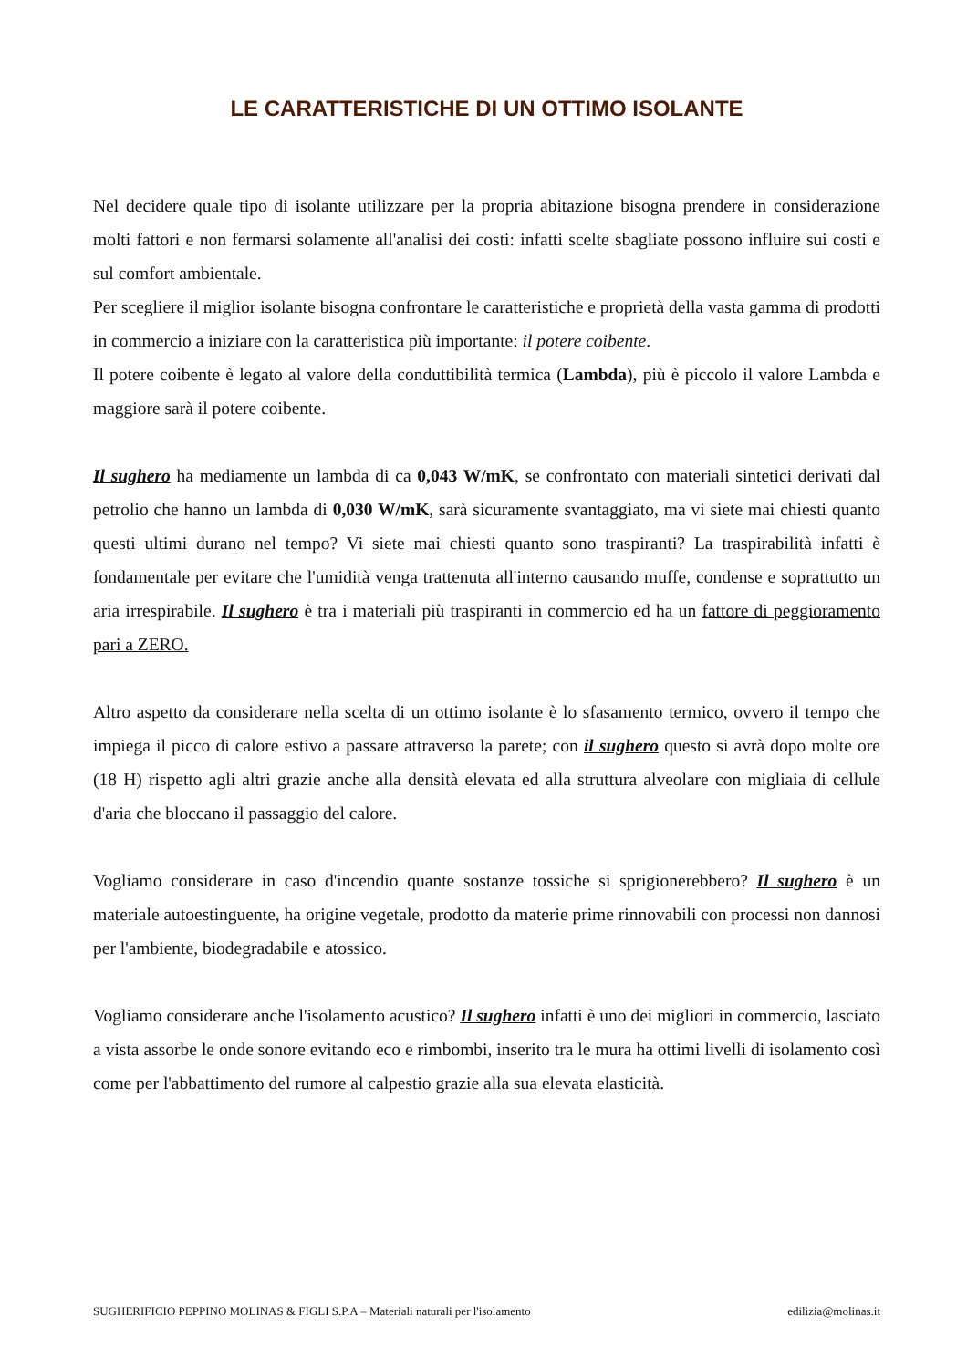LE CARATTERISTICHE DI UN OTTIMO ISOLANTE
Nel decidere quale tipo di isolante utilizzare per la propria abitazione bisogna prendere in considerazione molti fattori e non fermarsi solamente all'analisi dei costi: infatti scelte sbagliate possono influire sui costi e sul comfort ambientale.
Per scegliere il miglior isolante bisogna confrontare le caratteristiche e proprietà della vasta gamma di prodotti in commercio a iniziare con la caratteristica più importante: il potere coibente.
Il potere coibente è legato al valore della conduttibilità termica (Lambda), più è piccolo il valore Lambda e maggiore sarà il potere coibente.
Il sughero ha mediamente un lambda di ca 0,043 W/mK, se confrontato con materiali sintetici derivati dal petrolio che hanno un lambda di 0,030 W/mK, sarà sicuramente svantaggiato, ma vi siete mai chiesti quanto questi ultimi durano nel tempo? Vi siete mai chiesti quanto sono traspiranti? La traspirabilità infatti è fondamentale per evitare che l'umidità venga trattenuta all'interno causando muffe, condense e soprattutto un aria irrespirabile. Il sughero è tra i materiali più traspiranti in commercio ed ha un fattore di peggioramento pari a ZERO.
Altro aspetto da considerare nella scelta di un ottimo isolante è lo sfasamento termico, ovvero il tempo che impiega il picco di calore estivo a passare attraverso la parete; con il sughero questo si avrà dopo molte ore (18 H) rispetto agli altri grazie anche alla densità elevata ed alla struttura alveolare con migliaia di cellule d'aria che bloccano il passaggio del calore.
Vogliamo considerare in caso d'incendio quante sostanze tossiche si sprigionerebbero? Il sughero è un materiale autoestinguente, ha origine vegetale, prodotto da materie prime rinnovabili con processi non dannosi per l'ambiente, biodegradabile e atossico.
Vogliamo considerare anche l'isolamento acustico? Il sughero infatti è uno dei migliori in commercio, lasciato a vista assorbe le onde sonore evitando eco e rimbombi, inserito tra le mura ha ottimi livelli di isolamento così come per l'abbattimento del rumore al calpestio grazie alla sua elevata elasticità.
SUGHERIFICIO PEPPINO MOLINAS & FIGLI S.P.A – Materiali naturali per l'isolamento edilizia@molinas.it